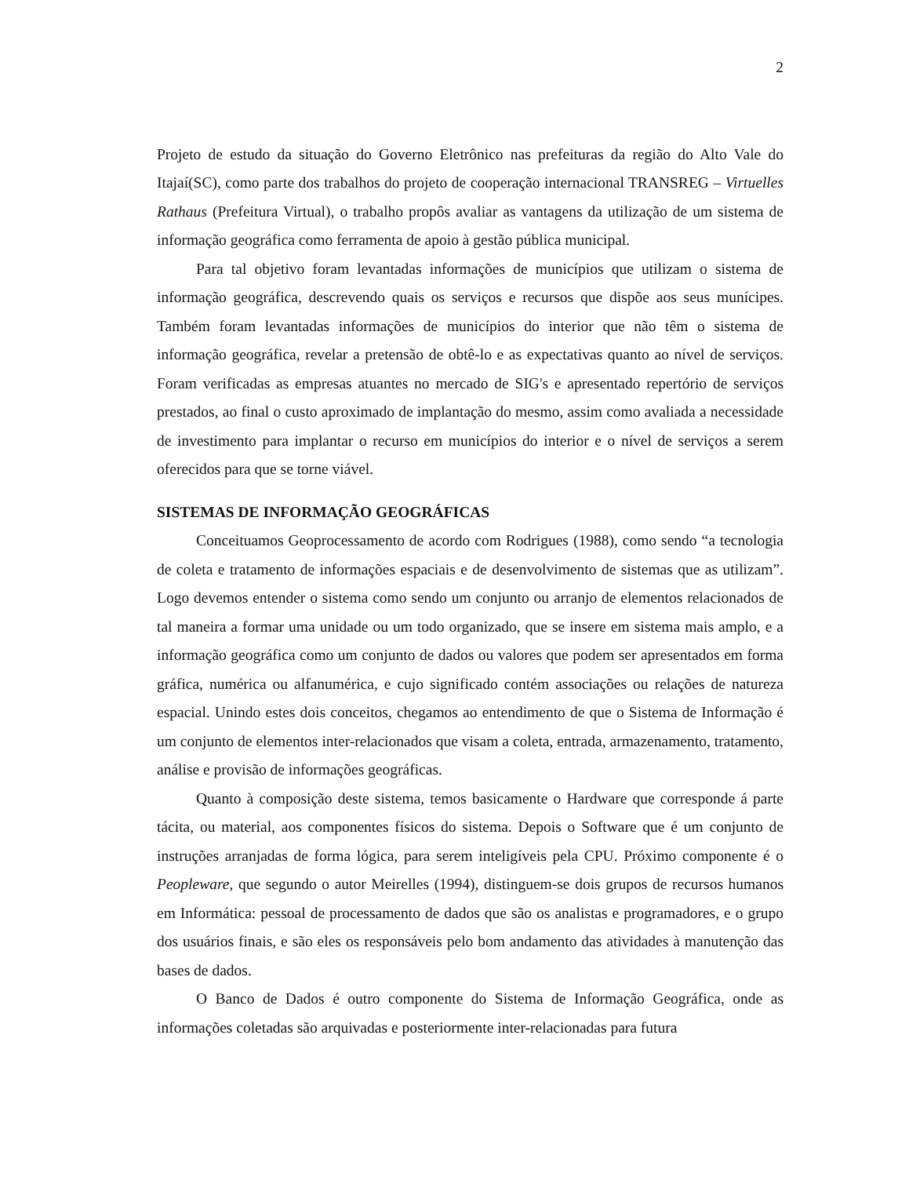2
Projeto de estudo da situação do Governo Eletrônico nas prefeituras da região do Alto Vale do Itajaí(SC), como parte dos trabalhos do projeto de cooperação internacional TRANSREG – Virtuelles Rathaus (Prefeitura Virtual), o trabalho propôs avaliar as vantagens da utilização de um sistema de informação geográfica como ferramenta de apoio à gestão pública municipal.
Para tal objetivo foram levantadas informações de municípios que utilizam o sistema de informação geográfica, descrevendo quais os serviços e recursos que dispõe aos seus munícipes. Também foram levantadas informações de municípios do interior que não têm o sistema de informação geográfica, revelar a pretensão de obtê-lo e as expectativas quanto ao nível de serviços. Foram verificadas as empresas atuantes no mercado de SIG's e apresentado repertório de serviços prestados, ao final o custo aproximado de implantação do mesmo, assim como avaliada a necessidade de investimento para implantar o recurso em municípios do interior e o nível de serviços a serem oferecidos para que se torne viável.
SISTEMAS DE INFORMAÇÃO GEOGRÁFICAS
Conceituamos Geoprocessamento de acordo com Rodrigues (1988), como sendo “a tecnologia de coleta e tratamento de informações espaciais e de desenvolvimento de sistemas que as utilizam”. Logo devemos entender o sistema como sendo um conjunto ou arranjo de elementos relacionados de tal maneira a formar uma unidade ou um todo organizado, que se insere em sistema mais amplo, e a informação geográfica como um conjunto de dados ou valores que podem ser apresentados em forma gráfica, numérica ou alfanumérica, e cujo significado contém associações ou relações de natureza espacial. Unindo estes dois conceitos, chegamos ao entendimento de que o Sistema de Informação é um conjunto de elementos inter-relacionados que visam a coleta, entrada, armazenamento, tratamento, análise e provisão de informações geográficas.
Quanto à composição deste sistema, temos basicamente o Hardware que corresponde á parte tácita, ou material, aos componentes físicos do sistema. Depois o Software que é um conjunto de instruções arranjadas de forma lógica, para serem inteligíveis pela CPU. Próximo componente é o Peopleware, que segundo o autor Meirelles (1994), distinguem-se dois grupos de recursos humanos em Informática: pessoal de processamento de dados que são os analistas e programadores, e o grupo dos usuários finais, e são eles os responsáveis pelo bom andamento das atividades à manutenção das bases de dados.
O Banco de Dados é outro componente do Sistema de Informação Geográfica, onde as informações coletadas são arquivadas e posteriormente inter-relacionadas para futura